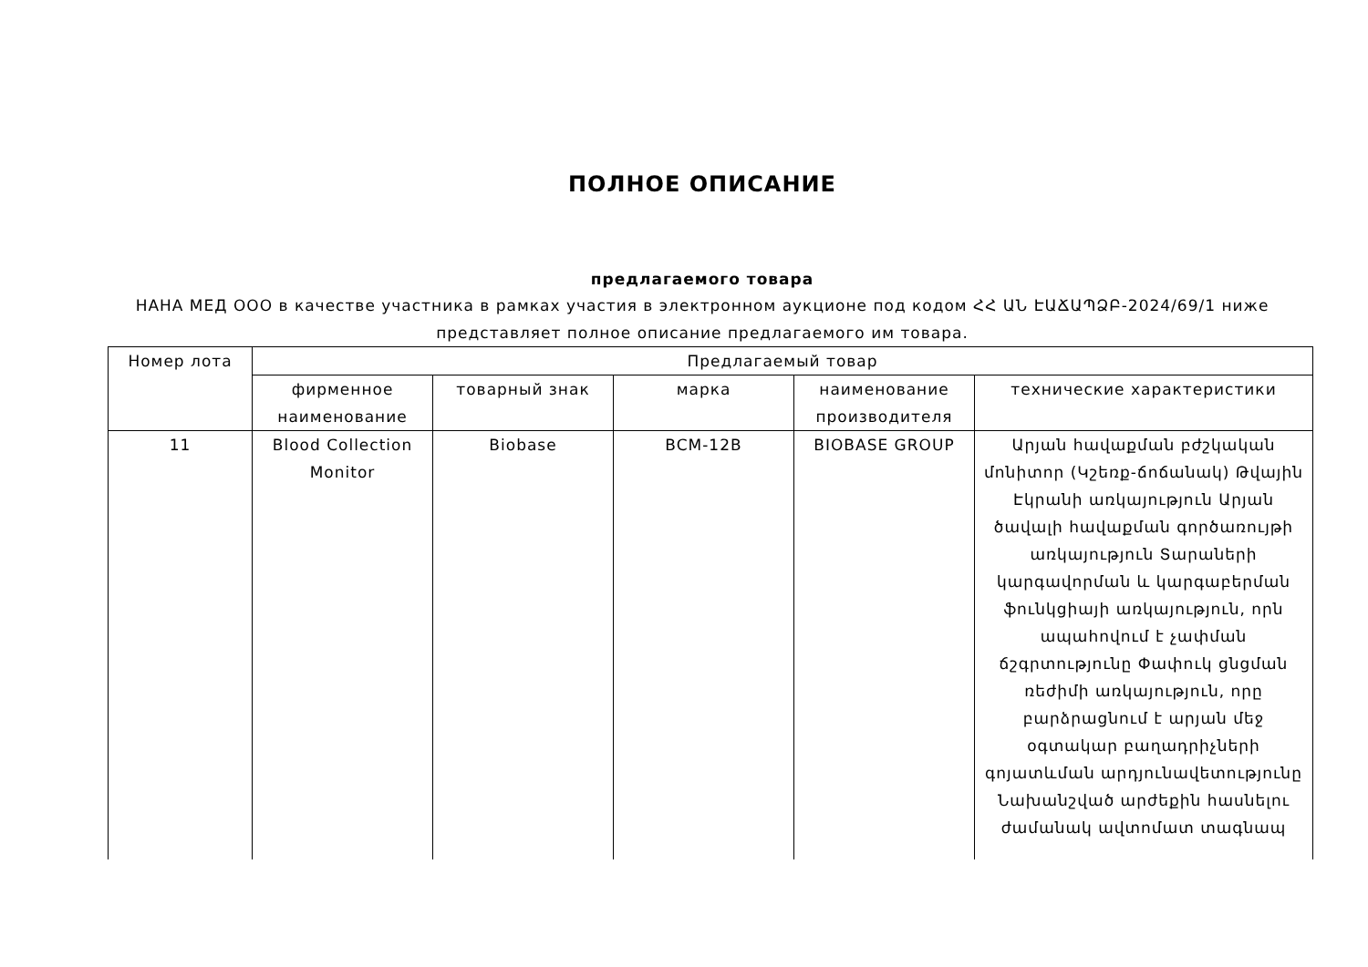ПОЛНОЕ ОПИСАНИЕ
предлагаемого товара
НАНА МЕД ООО в качестве участника в рамках участия в электронном аукционе под кодом ՀՀ ԱՆ ԷԱՃԱՊՁԲ-2024/69/1 ниже представляет полное описание предлагаемого им товара.
| Номер лота | Предлагаемый товар | | | | |
| --- | --- | --- | --- | --- | --- |
| | фирменное наименование | товарный знак | марка | наименование производителя | технические характеристики |
| 11 | Blood Collection Monitor | Biobase | BCM-12B | BIOBASE GROUP | Արյան հավաքման բժշկական մոնիտոր (Կշեռք-ճոճանակ) Թվային Էկրանի առկայություն Արյան ծավալի հավաքման գործառույթի առկայություն Տարաների կարգավորման և կարգաբերման ֆունկցիայի առկայություն, որն ապահովում է չափման ճշգրտությունը Փափուկ ցնցման ռեժիմի առկայություն, որը բարձրացնում է արյան մեջ օգտակար բաղադրիչների գոյատևման արդյունավետությունը Նախանշված արժեքին հասնելու ժամանակ ավտոմատ տագնապ |